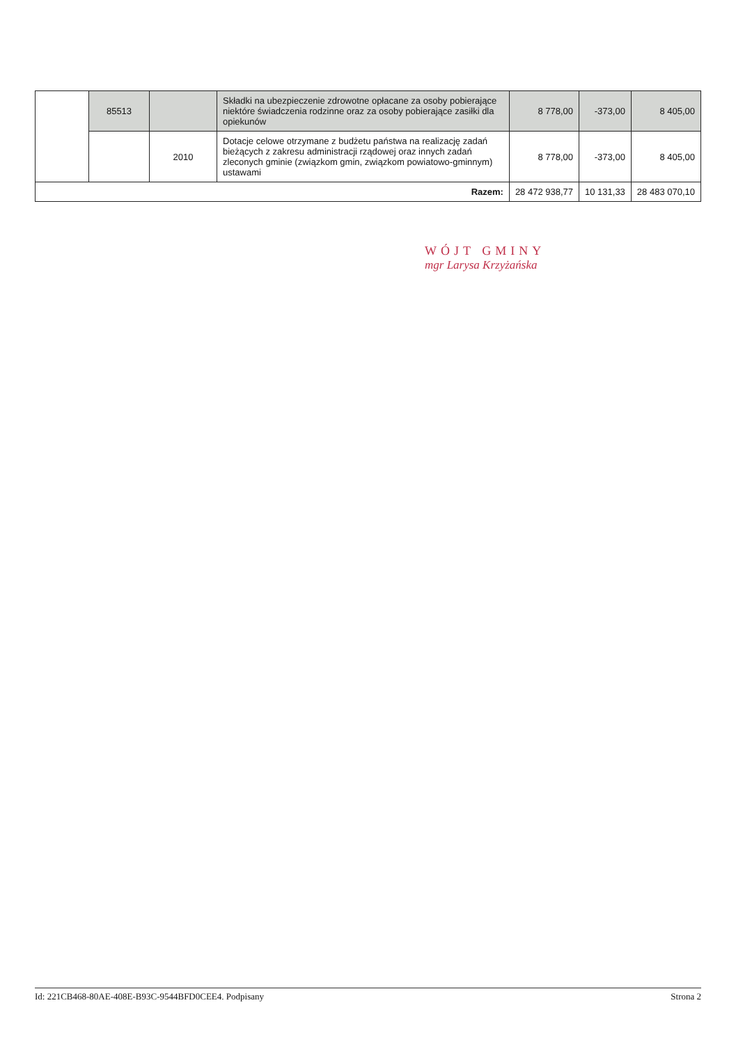| | 85513 | | Składki na ubezpieczenie zdrowotne opłacane za osoby pobierające niektóre świadczenia rodzinne oraz za osoby pobierające zasiłki dla opiekunów | 8 778,00 | -373,00 | 8 405,00 |
| | | 2010 | Dotacje celowe otrzymane z budżetu państwa na realizację zadań bieżących z zakresu administracji rządowej oraz innych zadań zleconych gminie (związkom gmin, związkom powiatowo-gminnym) ustawami | 8 778,00 | -373,00 | 8 405,00 |
| Razem: | | | | 28 472 938,77 | 10 131,33 | 28 483 070,10 |
WÓJT GMINY
mgr Larysa Krzyżańska
Id: 221CB468-80AE-408E-B93C-9544BFD0CEE4. Podpisany Strona 2